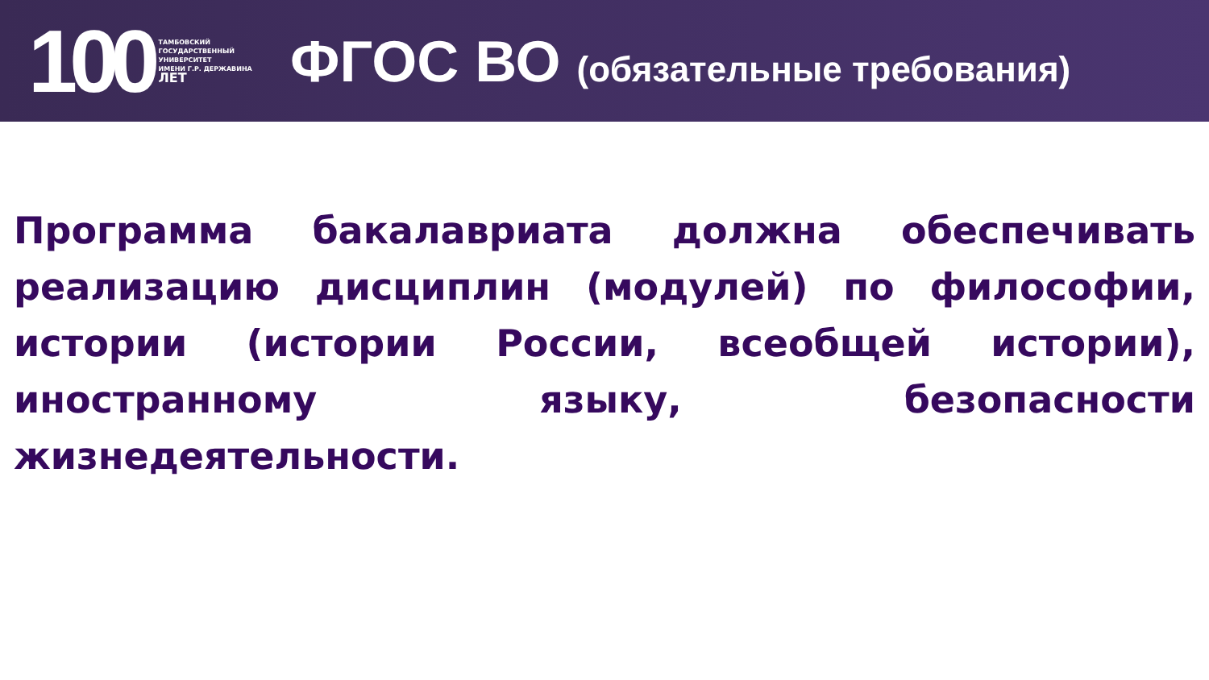100
ТАМБОВСКИЙ
ГОСУДАРСТВЕННЫЙ
УНИВЕРСИТЕТ
ИМЕНИ Г.Р. ДЕРЖАВИНА
ЛЕТ
ФГОС ВО (обязательные требования)
Программа бакалавриата должна обеспечивать реализацию дисциплин (модулей) по философии, истории (истории России, всеобщей истории), иностранному языку, безопасности жизнедеятельности.